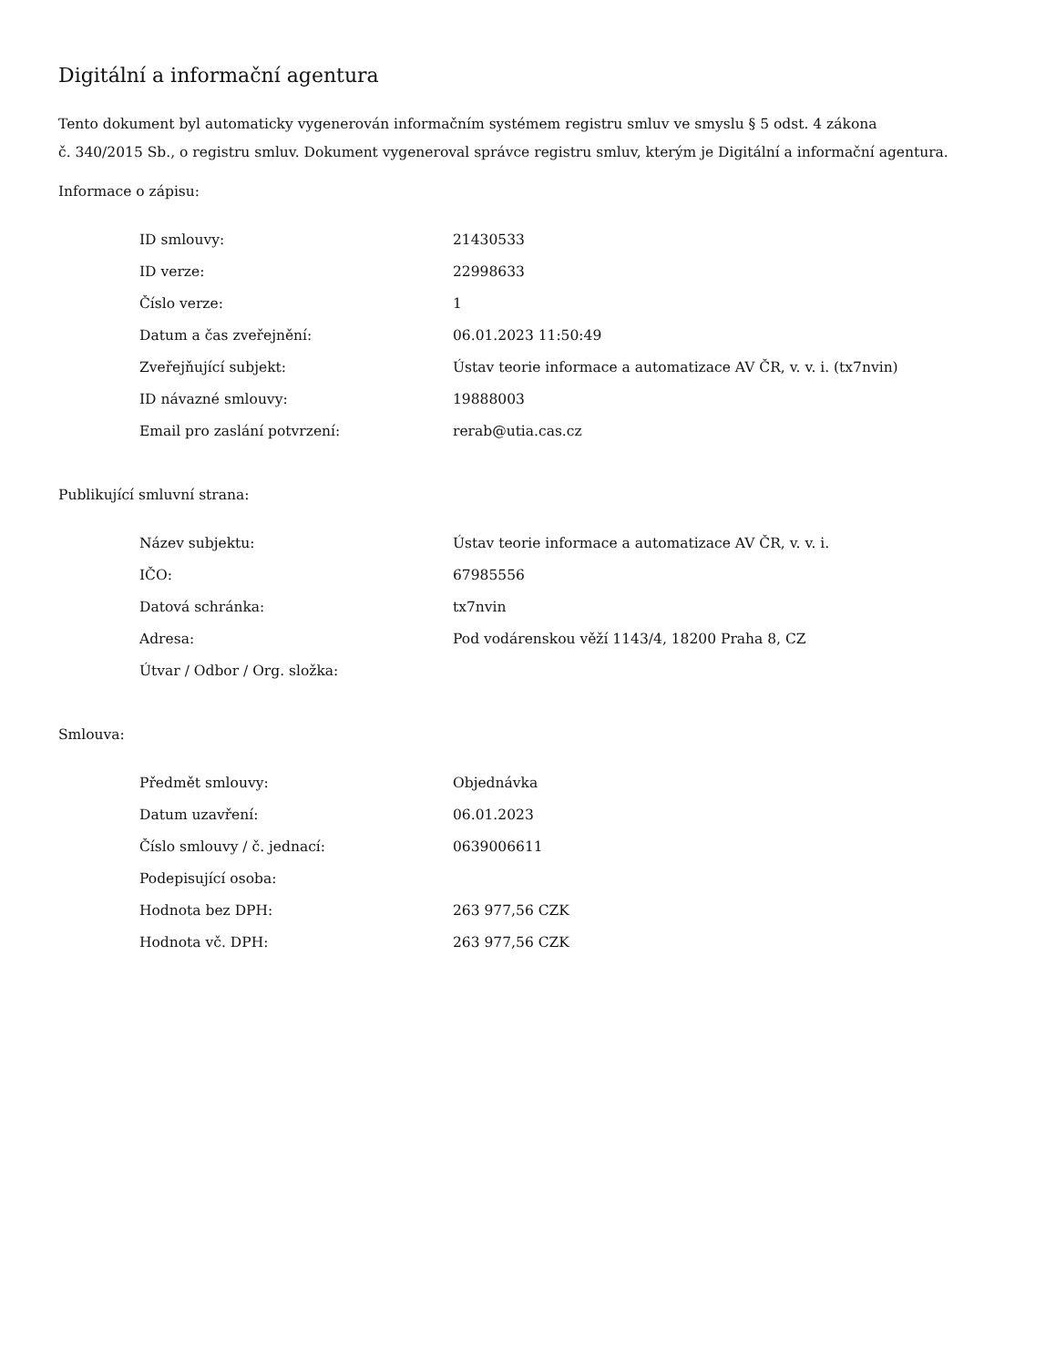Digitální a informační agentura
Tento dokument byl automaticky vygenerován informačním systémem registru smluv ve smyslu § 5 odst. 4 zákona
č. 340/2015 Sb., o registru smluv. Dokument vygeneroval správce registru smluv, kterým je Digitální a informační agentura.
Informace o zápisu:
| ID smlouvy: | 21430533 |
| ID verze: | 22998633 |
| Číslo verze: | 1 |
| Datum a čas zveřejnění: | 06.01.2023 11:50:49 |
| Zveřejňující subjekt: | Ústav teorie informace a automatizace AV ČR, v. v. i. (tx7nvin) |
| ID návazné smlouvy: | 19888003 |
| Email pro zaslání potvrzení: | rerab@utia.cas.cz |
Publikující smluvní strana:
| Název subjektu: | Ústav teorie informace a automatizace AV ČR, v. v. i. |
| IČO: | 67985556 |
| Datová schránka: | tx7nvin |
| Adresa: | Pod vodárenskou věží 1143/4, 18200 Praha 8, CZ |
| Útvar / Odbor / Org. složka: | |
Smlouva:
| Předmět smlouvy: | Objednávka |
| Datum uzavření: | 06.01.2023 |
| Číslo smlouvy / č. jednací: | 0639006611 |
| Podepisující osoba: | |
| Hodnota bez DPH: | 263 977,56 CZK |
| Hodnota vč. DPH: | 263 977,56 CZK |